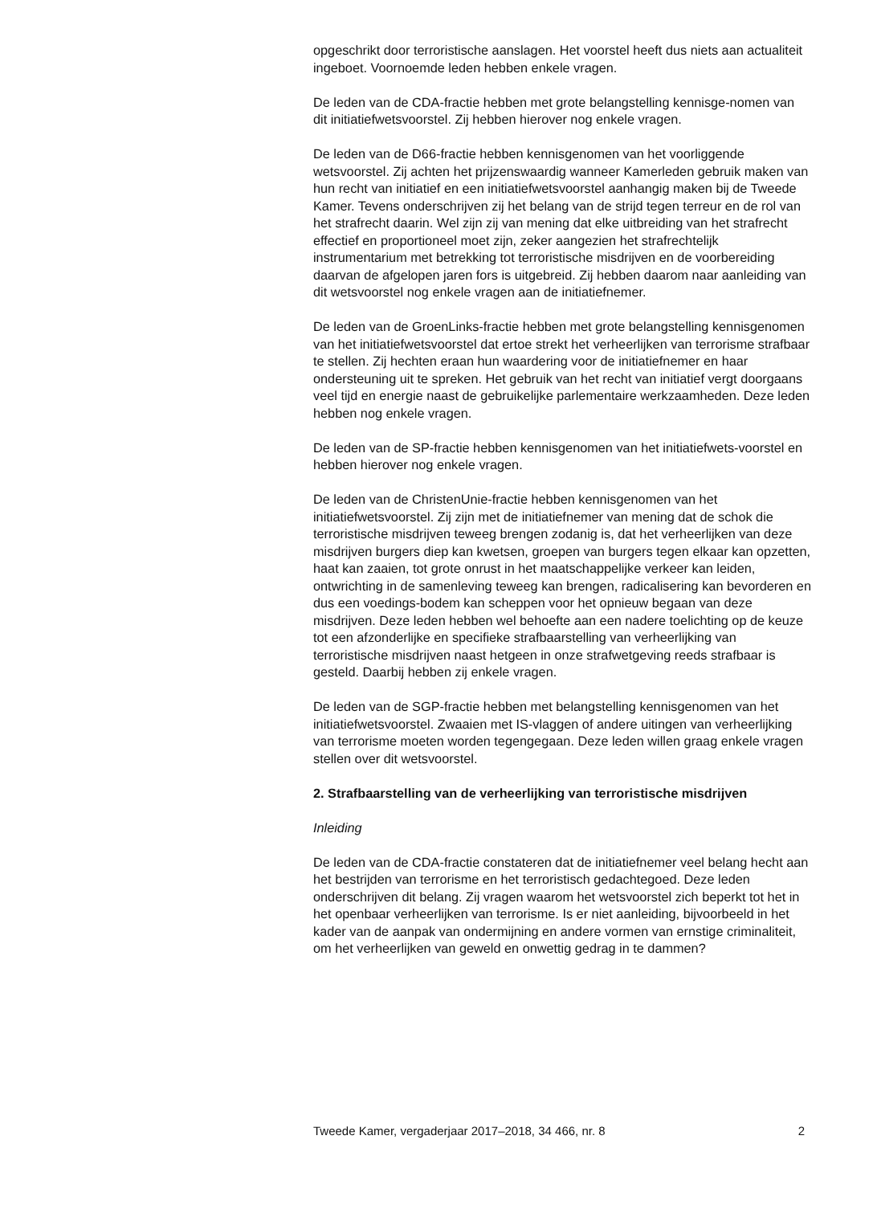opgeschrikt door terroristische aanslagen. Het voorstel heeft dus niets aan actualiteit ingeboet. Voornoemde leden hebben enkele vragen.
De leden van de CDA-fractie hebben met grote belangstelling kennisge-nomen van dit initiatiefwetsvoorstel. Zij hebben hierover nog enkele vragen.
De leden van de D66-fractie hebben kennisgenomen van het voorliggende wetsvoorstel. Zij achten het prijzenswaardig wanneer Kamerleden gebruik maken van hun recht van initiatief en een initiatiefwetsvoorstel aanhangig maken bij de Tweede Kamer. Tevens onderschrijven zij het belang van de strijd tegen terreur en de rol van het strafrecht daarin. Wel zijn zij van mening dat elke uitbreiding van het strafrecht effectief en proportioneel moet zijn, zeker aangezien het strafrechtelijk instrumentarium met betrekking tot terroristische misdrijven en de voorbereiding daarvan de afgelopen jaren fors is uitgebreid. Zij hebben daarom naar aanleiding van dit wetsvoorstel nog enkele vragen aan de initiatiefnemer.
De leden van de GroenLinks-fractie hebben met grote belangstelling kennisgenomen van het initiatiefwetsvoorstel dat ertoe strekt het verheerlijken van terrorisme strafbaar te stellen. Zij hechten eraan hun waardering voor de initiatiefnemer en haar ondersteuning uit te spreken. Het gebruik van het recht van initiatief vergt doorgaans veel tijd en energie naast de gebruikelijke parlementaire werkzaamheden. Deze leden hebben nog enkele vragen.
De leden van de SP-fractie hebben kennisgenomen van het initiatiefwets-voorstel en hebben hierover nog enkele vragen.
De leden van de ChristenUnie-fractie hebben kennisgenomen van het initiatiefwetsvoorstel. Zij zijn met de initiatiefnemer van mening dat de schok die terroristische misdrijven teweeg brengen zodanig is, dat het verheerlijken van deze misdrijven burgers diep kan kwetsen, groepen van burgers tegen elkaar kan opzetten, haat kan zaaien, tot grote onrust in het maatschappelijke verkeer kan leiden, ontwrichting in de samenleving teweeg kan brengen, radicalisering kan bevorderen en dus een voedings-bodem kan scheppen voor het opnieuw begaan van deze misdrijven. Deze leden hebben wel behoefte aan een nadere toelichting op de keuze tot een afzonderlijke en specifieke strafbaarstelling van verheerlijking van terroristische misdrijven naast hetgeen in onze strafwetgeving reeds strafbaar is gesteld. Daarbij hebben zij enkele vragen.
De leden van de SGP-fractie hebben met belangstelling kennisgenomen van het initiatiefwetsvoorstel. Zwaaien met IS-vlaggen of andere uitingen van verheerlijking van terrorisme moeten worden tegengegaan. Deze leden willen graag enkele vragen stellen over dit wetsvoorstel.
2. Strafbaarstelling van de verheerlijking van terroristische misdrijven
Inleiding
De leden van de CDA-fractie constateren dat de initiatiefnemer veel belang hecht aan het bestrijden van terrorisme en het terroristisch gedachtegoed. Deze leden onderschrijven dit belang. Zij vragen waarom het wetsvoorstel zich beperkt tot het in het openbaar verheerlijken van terrorisme. Is er niet aanleiding, bijvoorbeeld in het kader van de aanpak van ondermijning en andere vormen van ernstige criminaliteit, om het verheerlijken van geweld en onwettig gedrag in te dammen?
Tweede Kamer, vergaderjaar 2017–2018, 34 466, nr. 8 2